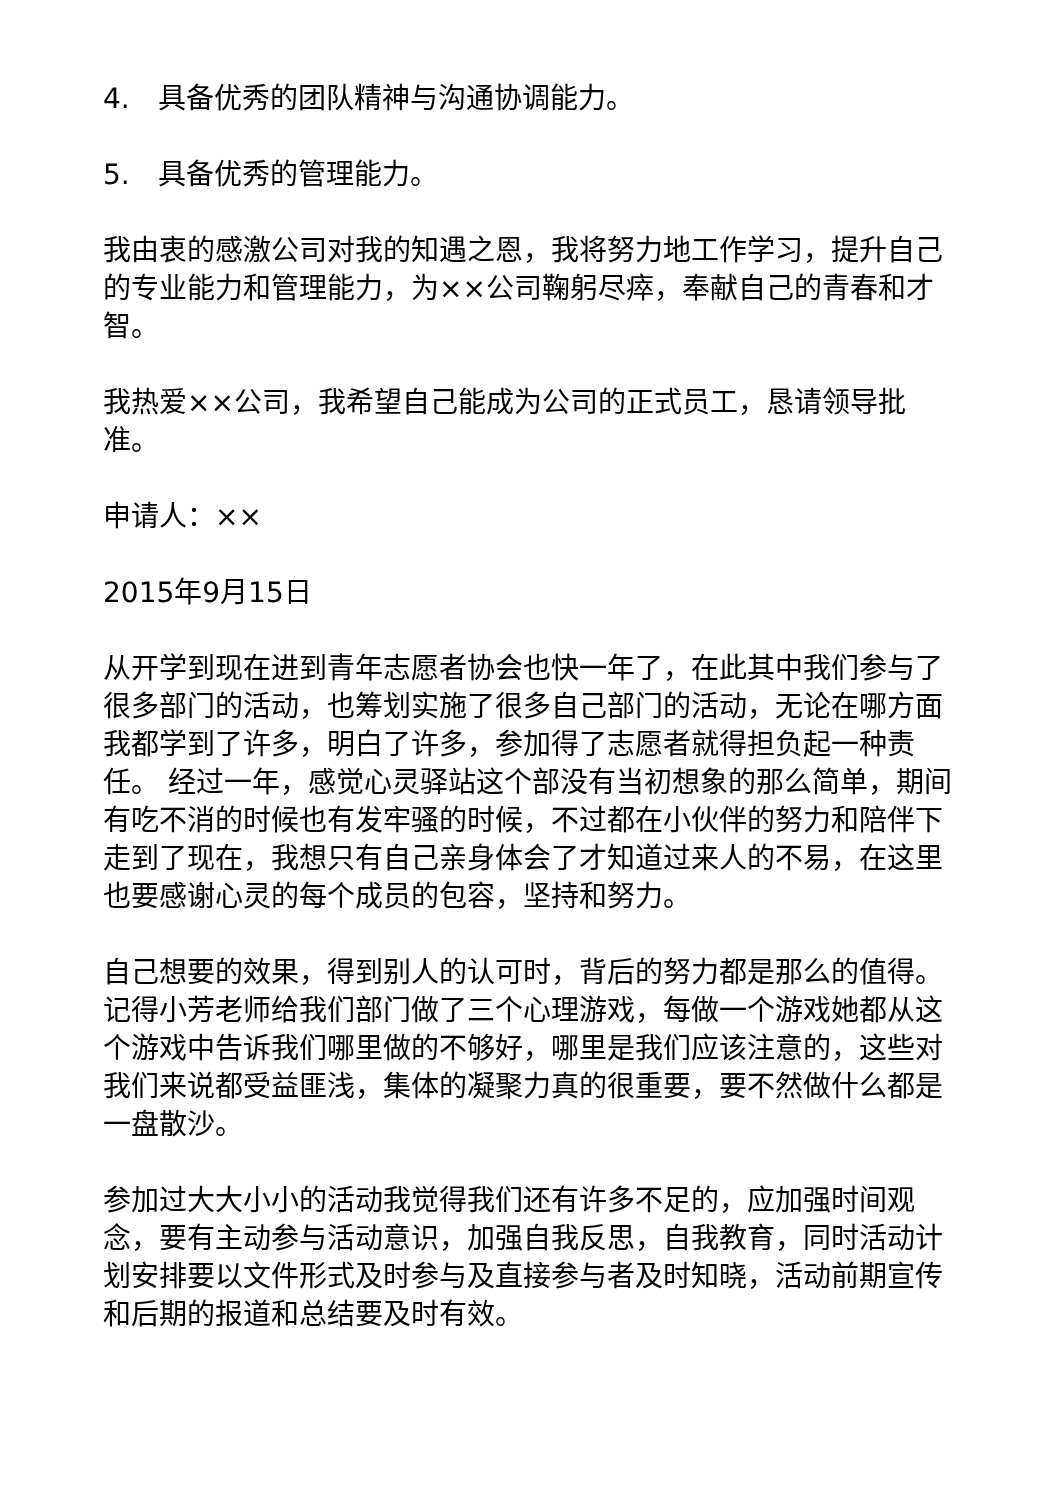4.　具备优秀的团队精神与沟通协调能力。
5.　具备优秀的管理能力。
我由衷的感激公司对我的知遇之恩，我将努力地工作学习，提升自己的专业能力和管理能力，为××公司鞠躬尽瘁，奉献自己的青春和才智。
我热爱××公司，我希望自己能成为公司的正式员工，恳请领导批准。
申请人：××
2015年9月15日
从开学到现在进到青年志愿者协会也快一年了，在此其中我们参与了很多部门的活动，也筹划实施了很多自己部门的活动，无论在哪方面我都学到了许多，明白了许多，参加得了志愿者就得担负起一种责任。 经过一年，感觉心灵驿站这个部没有当初想象的那么简单，期间有吃不消的时候也有发牢骚的时候，不过都在小伙伴的努力和陪伴下走到了现在，我想只有自己亲身体会了才知道过来人的不易，在这里也要感谢心灵的每个成员的包容，坚持和努力。
自己想要的效果，得到别人的认可时，背后的努力都是那么的值得。 记得小芳老师给我们部门做了三个心理游戏，每做一个游戏她都从这个游戏中告诉我们哪里做的不够好，哪里是我们应该注意的，这些对我们来说都受益匪浅，集体的凝聚力真的很重要，要不然做什么都是一盘散沙。
参加过大大小小的活动我觉得我们还有许多不足的，应加强时间观念，要有主动参与活动意识，加强自我反思，自我教育，同时活动计划安排要以文件形式及时参与及直接参与者及时知晓，活动前期宣传和后期的报道和总结要及时有效。